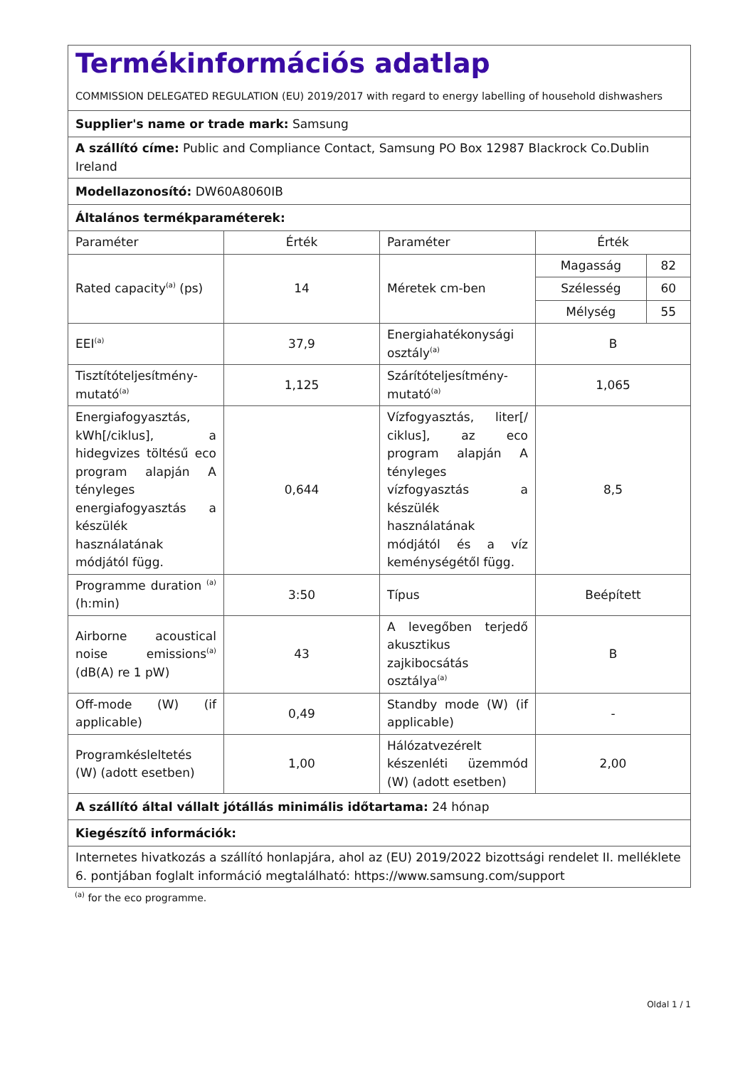| Termékinformációs adatlap COMMISSION DELEGATED REGULATION (EU) 2019/2017 with regard to energy labelling of household dishwashers | | | |
| Supplier's name or trade mark: Samsung | | | |
| A szállító címe: Public and Compliance Contact, Samsung PO Box 12987 Blackrock Co.Dublin Ireland | | | |
| Modellazonosító: DW60A8060IB | | | |
| Általános termékparaméterek: | | | |
| Paraméter | Érték | Paraméter | Érték |
| Rated capacity<sup>(a)</sup> (ps) | 14 | Méretek cm-ben | / Magasság / 82 / / Szélesség / 60 / / Mélység / 55 / |
| EEI<sup>(a)</sup> | 37,9 | Energiahatékonysági osztály<sup>(a)</sup> | B |
| Tisztítóteljesítmény-mutató<sup>(a)</sup> | 1,125 | Szárítóteljesítmény-mutató<sup>(a)</sup> | 1,065 |
| Energiafogyasztás, kWh[/ciklus], a hidegvizes töltésű eco program alapján A tényleges energiafogyasztás a készülék használatának módjától függ. | 0,644 | Vízfogyasztás, liter[/ ciklus], az eco program alapján A tényleges vízfogyasztás a készülék használatának módjától és a víz keménységétől függ. | 8,5 |
| Programme duration <sup>(a)</sup> (h:min) | 3:50 | Típus | Beépített |
| Airborne acoustical noise emissions<sup>(a)</sup> (dB(A) re 1 pW) | 43 | A levegőben terjedő akusztikus zajkibocsátás osztálya<sup>(a)</sup> | B |
| Off-mode (W) (if applicable) | 0,49 | Standby mode (W) (if applicable) | - |
| Programkésleltetés (W) (adott esetben) | 1,00 | Hálózatvezérelt készenléti üzemmód (W) (adott esetben) | 2,00 |
| A szállító által vállalt jótállás minimális időtartama: 24 hónap | | | |
| Kiegészítő információk: | | | |
| Internetes hivatkozás a szállító honlapjára, ahol az (EU) 2019/2022 bizottsági rendelet II. melléklete 6. pontjában foglalt információ megtalálható: https://www.samsung.com/support | | | |
<sup>(a)</sup> for the eco programme.
Oldal 1 / 1